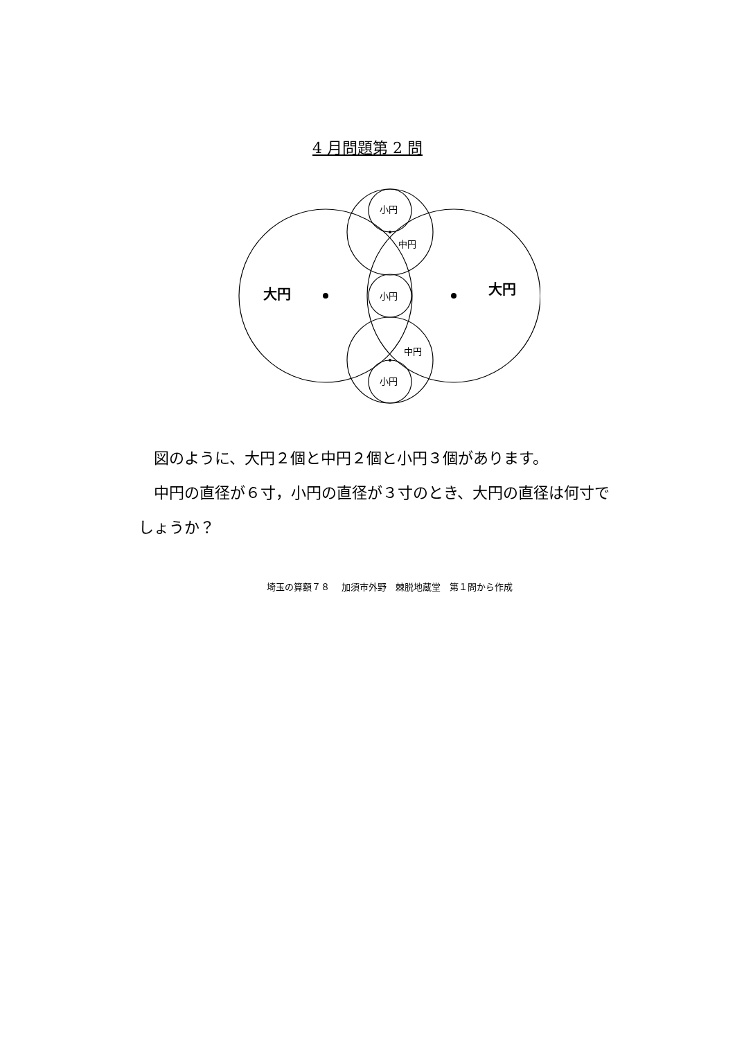4 月問題第 2 問
小円
中円
小円
中円
小円
大円
大円
　図のように、大円２個と中円２個と小円３個があります。
　中円の直径が６寸，小円の直径が３寸のとき、大円の直径は何寸でしょうか？
埼玉の算額７８　 加須市外野　棘脱地蔵堂　第１問から作成